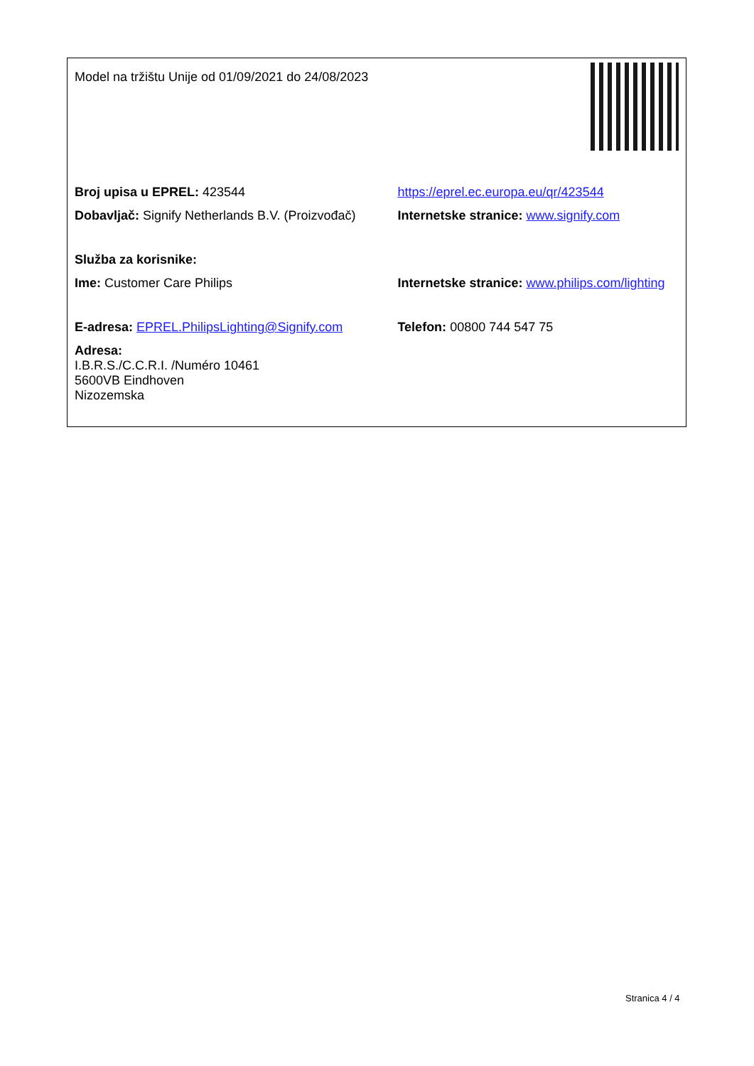| Model na tržištu Unije od 01/09/2021 do 24/08/2023 | |
| Broj upisa u EPREL: 423544 | https://eprel.ec.europa.eu/qr/423544 |
| Dobavljač: Signify Netherlands B.V. (Proizvođač) | Internetske stranice: www.signify.com |
| Služba za korisnike: | |
| Ime: Customer Care Philips | Internetske stranice: www.philips.com/lighting |
| E-adresa: EPREL.PhilipsLighting@Signify.com | Telefon: 00800 744 547 75 |
| Adresa: I.B.R.S./C.C.R.I. /Numéro 10461 5600VB Eindhoven Nizozemska | |
Stranica 4 / 4